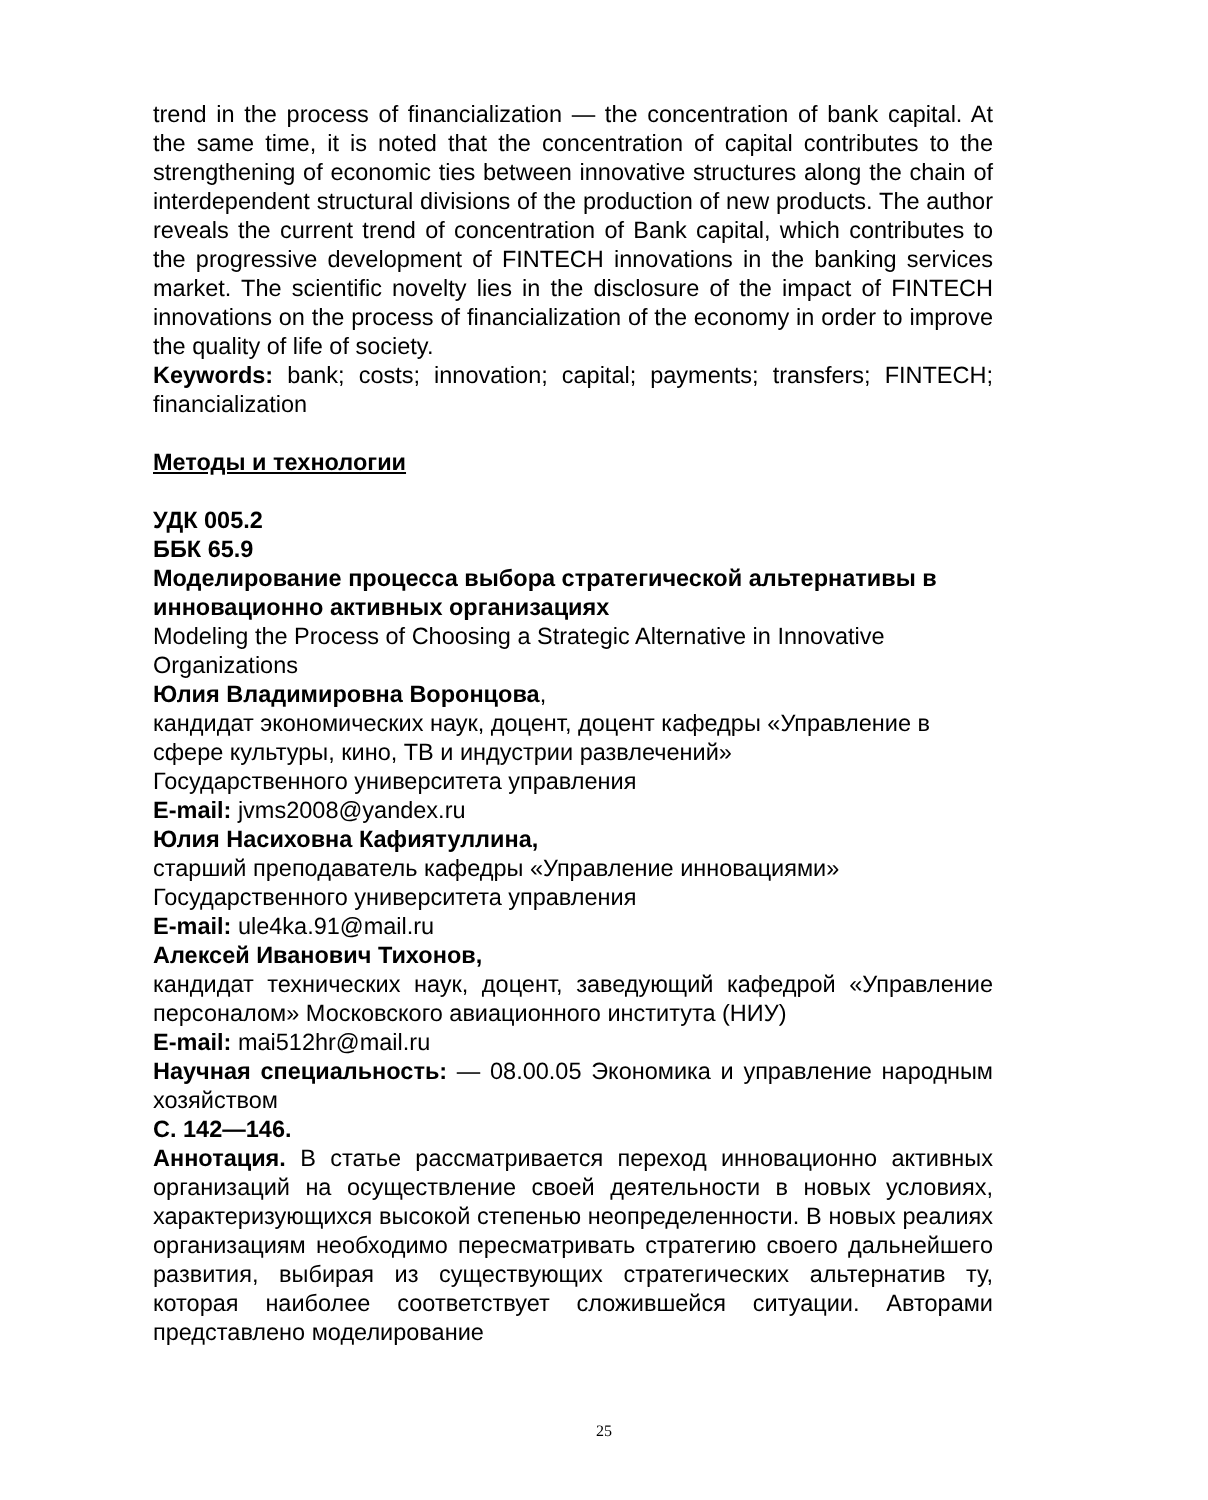trend in the process of financialization — the concentration of bank capital. At the same time, it is noted that the concentration of capital contributes to the strengthening of economic ties between innovative structures along the chain of interdependent structural divisions of the production of new products. The author reveals the current trend of concentration of Bank capital, which contributes to the progressive development of FINTECH innovations in the banking services market. The scientific novelty lies in the disclosure of the impact of FINTECH innovations on the process of financialization of the economy in order to improve the quality of life of society.
Keywords: bank; costs; innovation; capital; payments; transfers; FINTECH; financialization
Методы и технологии
УДК 005.2
ББК 65.9
Моделирование процесса выбора стратегической альтернативы в инновационно активных организациях
Modeling the Process of Choosing a Strategic Alternative in Innovative Organizations
Юлия Владимировна Воронцова,
кандидат экономических наук, доцент, доцент кафедры «Управление в сфере культуры, кино, ТВ и индустрии развлечений»
Государственного университета управления
E-mail: jvms2008@yandex.ru
Юлия Насиховна Кафиятуллина,
старший преподаватель кафедры «Управление инновациями»
Государственного университета управления
E-mail: ule4ka.91@mail.ru
Алексей Иванович Тихонов,
кандидат технических наук, доцент, заведующий кафедрой «Управление персоналом» Московского авиационного института (НИУ)
E-mail: mai512hr@mail.ru
Научная специальность: — 08.00.05 Экономика и управление народным хозяйством
С. 142—146.
Аннотация. В статье рассматривается переход инновационно активных организаций на осуществление своей деятельности в новых условиях, характеризующихся высокой степенью неопределенности. В новых реалиях организациям необходимо пересматривать стратегию своего дальнейшего развития, выбирая из существующих стратегических альтернатив ту, которая наиболее соответствует сложившейся ситуации. Авторами представлено моделирование
25